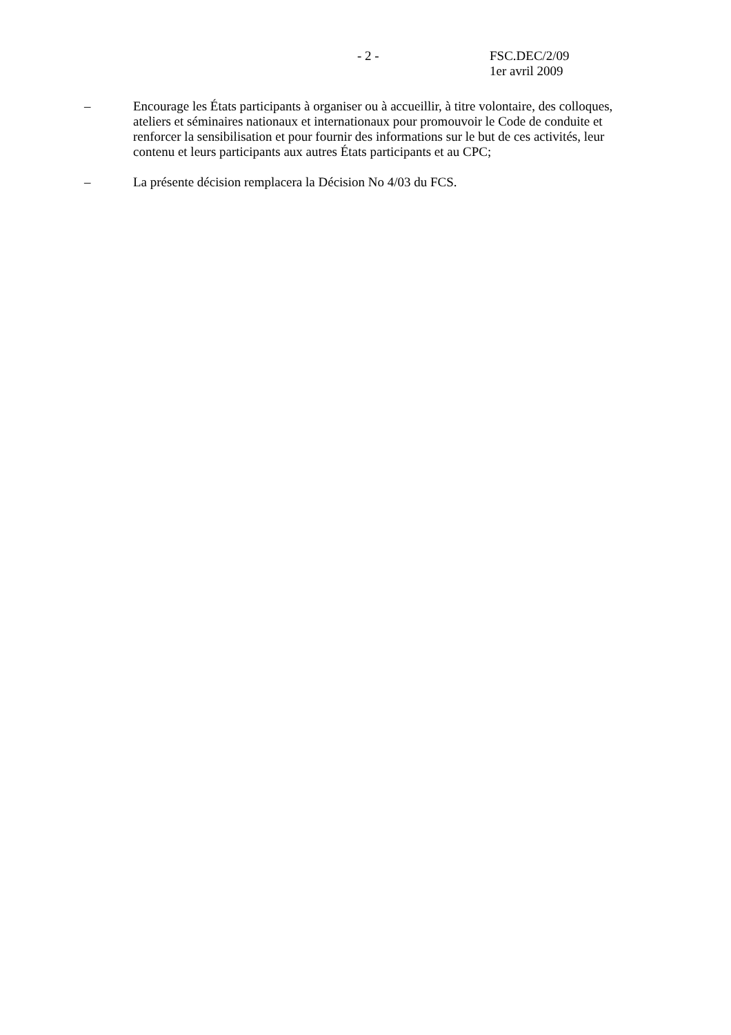- 2 - FSC.DEC/2/09
1er avril 2009
– Encourage les États participants à organiser ou à accueillir, à titre volontaire, des colloques, ateliers et séminaires nationaux et internationaux pour promouvoir le Code de conduite et renforcer la sensibilisation et pour fournir des informations sur le but de ces activités, leur contenu et leurs participants aux autres États participants et au CPC;
– La présente décision remplacera la Décision No 4/03 du FCS.